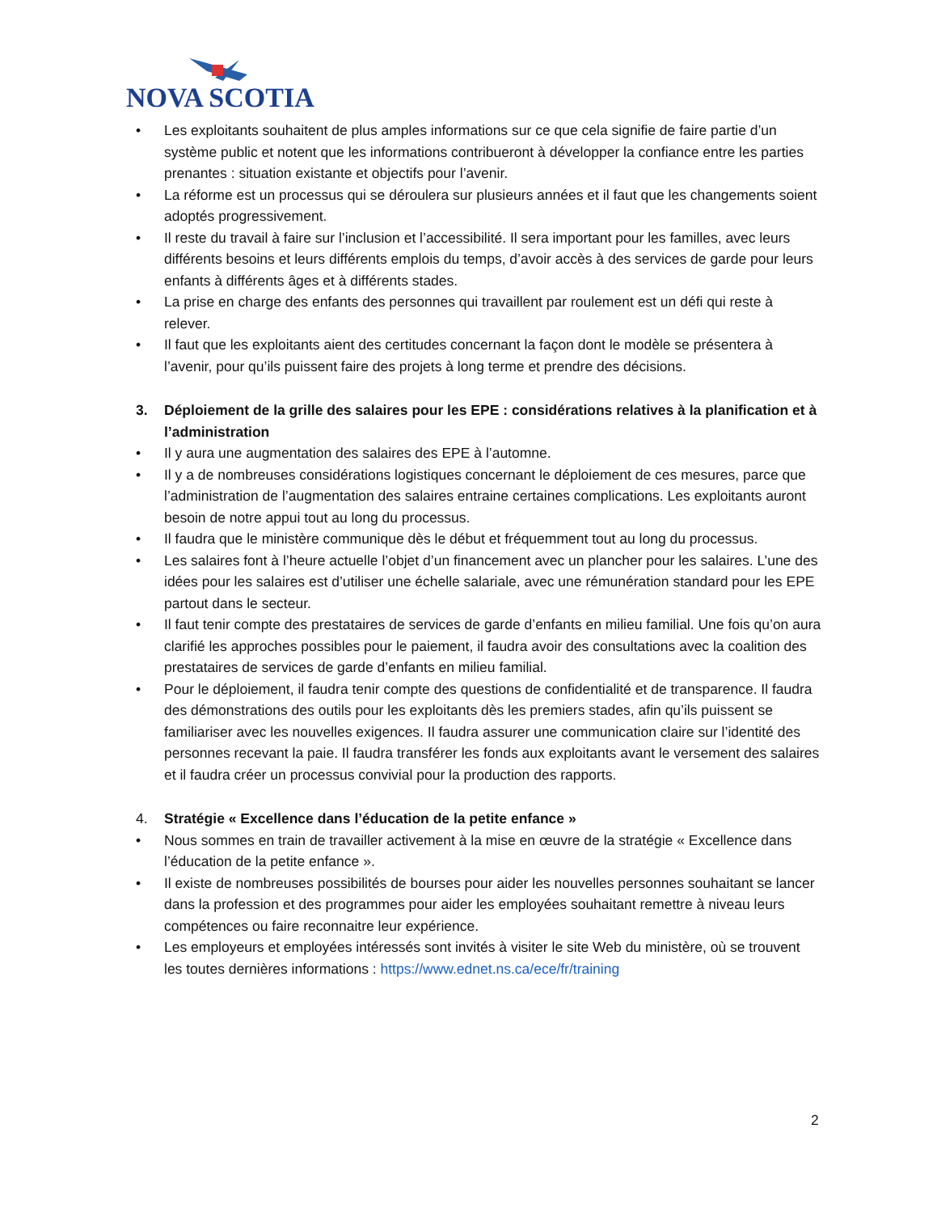NOVA SCOTIA
• Les exploitants souhaitent de plus amples informations sur ce que cela signifie de faire partie d’un système public et notent que les informations contribueront à développer la confiance entre les parties prenantes : situation existante et objectifs pour l’avenir.
• La réforme est un processus qui se déroulera sur plusieurs années et il faut que les changements soient adoptés progressivement.
• Il reste du travail à faire sur l’inclusion et l’accessibilité. Il sera important pour les familles, avec leurs différents besoins et leurs différents emplois du temps, d’avoir accès à des services de garde pour leurs enfants à différents âges et à différents stades.
• La prise en charge des enfants des personnes qui travaillent par roulement est un défi qui reste à relever.
• Il faut que les exploitants aient des certitudes concernant la façon dont le modèle se présentera à l’avenir, pour qu’ils puissent faire des projets à long terme et prendre des décisions.
3. Déploiement de la grille des salaires pour les EPE : considérations relatives à la planification et à l’administration
• Il y aura une augmentation des salaires des EPE à l’automne.
• Il y a de nombreuses considérations logistiques concernant le déploiement de ces mesures, parce que l’administration de l’augmentation des salaires entraine certaines complications. Les exploitants auront besoin de notre appui tout au long du processus.
• Il faudra que le ministère communique dès le début et fréquemment tout au long du processus.
• Les salaires font à l’heure actuelle l’objet d’un financement avec un plancher pour les salaires. L’une des idées pour les salaires est d’utiliser une échelle salariale, avec une rémunération standard pour les EPE partout dans le secteur.
• Il faut tenir compte des prestataires de services de garde d’enfants en milieu familial. Une fois qu’on aura clarifié les approches possibles pour le paiement, il faudra avoir des consultations avec la coalition des prestataires de services de garde d’enfants en milieu familial.
• Pour le déploiement, il faudra tenir compte des questions de confidentialité et de transparence. Il faudra des démonstrations des outils pour les exploitants dès les premiers stades, afin qu’ils puissent se familiariser avec les nouvelles exigences. Il faudra assurer une communication claire sur l’identité des personnes recevant la paie. Il faudra transférer les fonds aux exploitants avant le versement des salaires et il faudra créer un processus convivial pour la production des rapports.
4. Stratégie « Excellence dans l’éducation de la petite enfance »
• Nous sommes en train de travailler activement à la mise en œuvre de la stratégie « Excellence dans l’éducation de la petite enfance ».
• Il existe de nombreuses possibilités de bourses pour aider les nouvelles personnes souhaitant se lancer dans la profession et des programmes pour aider les employées souhaitant remettre à niveau leurs compétences ou faire reconnaitre leur expérience.
• Les employeurs et employées intéressés sont invités à visiter le site Web du ministère, où se trouvent les toutes dernières informations : https://www.ednet.ns.ca/ece/fr/training
2